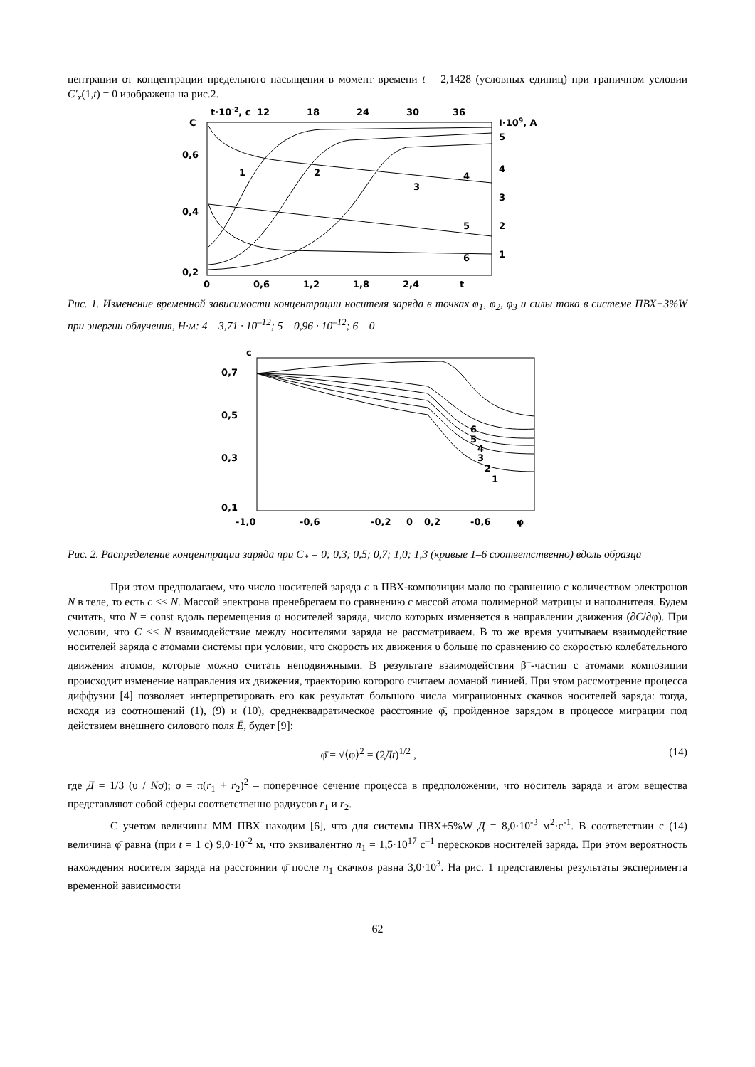центрации от концентрации предельного насыщения в момент времени t = 2,1428 (условных единиц) при граничном условии C′<sub>x</sub>(1,t) = 0 изображена на рис.2.
t·10-2, c
12
18
24
30
36
I·109, A
C
0,6
0,4
0,2
5
4
3
2
1
0
0,6
1,2
1,8
2,4
t
1
2
3
4
5
6
Рис. 1. Изменение временной зависимости концентрации носителя заряда в точках φ<sub>1</sub>, φ<sub>2</sub>, φ<sub>3</sub> и силы тока в системе ПВХ+3%W при энергии облучения, Н·м: 4 – 3,71 · 10<sup>–12</sup>; 5 – 0,96 · 10<sup>–12</sup>; 6 – 0
c
0,7
0,5
0,3
0,1
-1,0
-0,6
-0,2
0
0,2
-0,6
φ
1
2
3
4
5
6
Рис. 2. Распределение концентрации заряда при C<sub>*</sub> = 0; 0,3; 0,5; 0,7; 1,0; 1,3 (кривые 1–6 соответственно) вдоль образца
При этом предполагаем, что число носителей заряда c в ПВХ-композиции мало по сравнению с количеством электронов N в теле, то есть c << N. Массой электрона пренебрегаем по сравнению с массой атома полимерной матрицы и наполнителя. Будем считать, что N = const вдоль перемещения φ носителей заряда, число которых изменяется в направлении движения (∂C/∂φ). При условии, что C << N взаимодействие между носителями заряда не рассматриваем. В то же время учитываем взаимодействие носителей заряда с атомами системы при условии, что скорость их движения υ больше по сравнению со скоростью колебательного движения атомов, которые можно считать неподвижными. В результате взаимодействия β<sup>–</sup>-частиц с атомами композиции происходит изменение направления их движения, траекторию которого считаем ломаной линией. При этом рассмотрение процесса диффузии [4] позволяет интерпретировать его как результат большого числа миграционных скачков носителей заряда: тогда, исходя из соотношений (1), (9) и (10), среднеквадратическое расстояние φ̄, пройденное зарядом в процессе миграции под действием внешнего силового поля Ē, будет [9]:
φ̄ = √⟨φ⟩<sup>2</sup> = (2Дt)<sup>1/2</sup> , (14)
где Д = 1/3 (υ / Nσ); σ = π(r<sub>1</sub> + r<sub>2</sub>)<sup>2</sup> – поперечное сечение процесса в предположении, что носитель заряда и атом вещества представляют собой сферы соответственно радиусов r<sub>1</sub> и r<sub>2</sub>.
С учетом величины ММ ПВХ находим [6], что для системы ПВХ+5%W Д = 8,0·10<sup>-3</sup> м<sup>2</sup>·с<sup>-1</sup>. В соответствии с (14) величина φ̄ равна (при t = 1 с) 9,0·10<sup>-2</sup> м, что эквивалентно n<sub>1</sub> = 1,5·10<sup>17</sup> с<sup>–1</sup> перескоков носителей заряда. При этом вероятность нахождения носителя заряда на расстоянии φ̄ после n<sub>1</sub> скачков равна 3,0·10<sup>3</sup>. На рис. 1 представлены результаты эксперимента временной зависимости
62